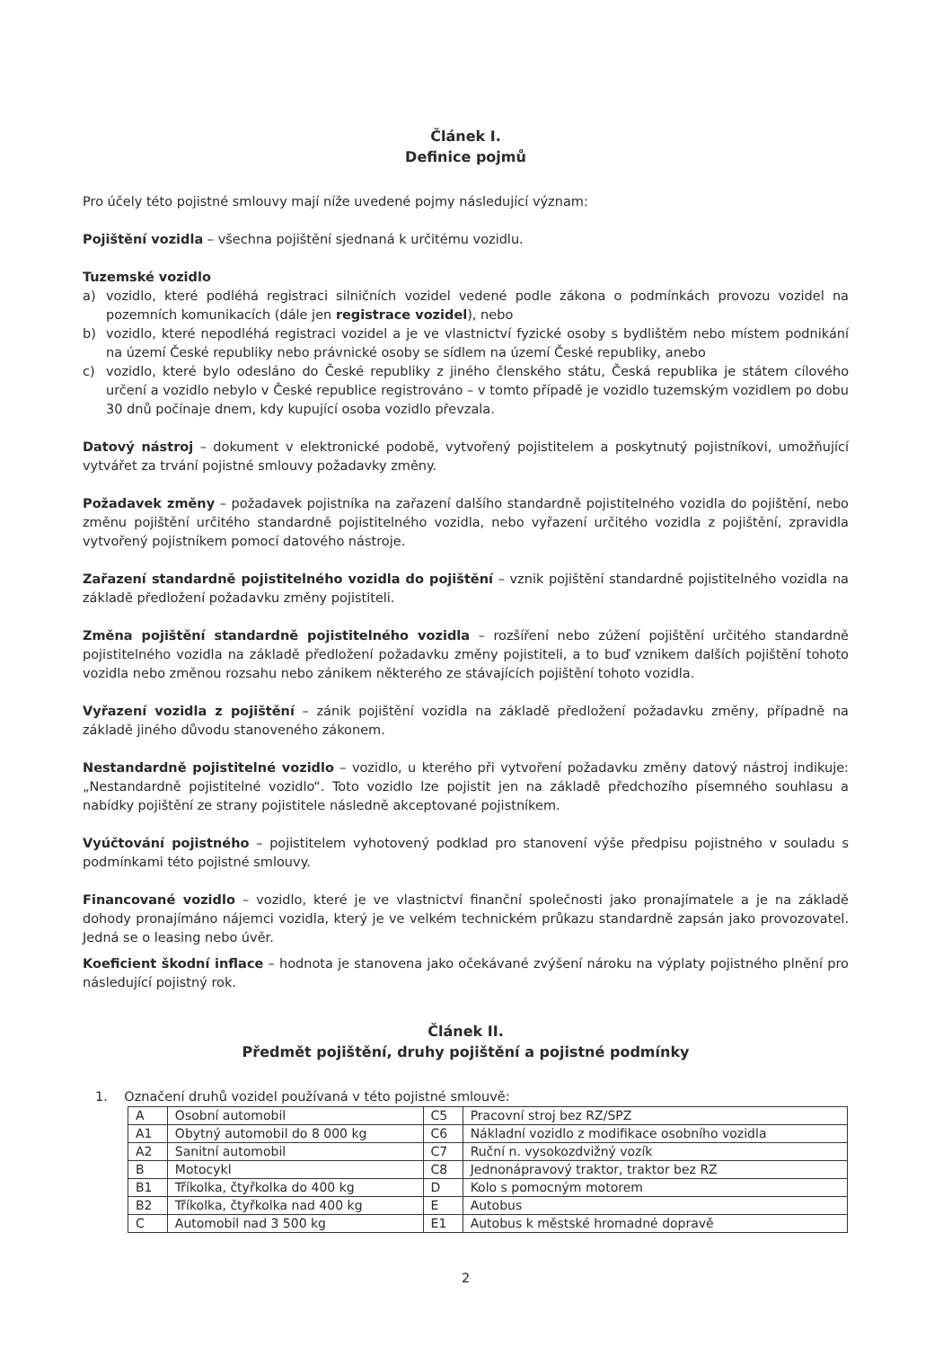Článek I.
Definice pojmů
Pro účely této pojistné smlouvy mají níže uvedené pojmy následující význam:
Pojištění vozidla – všechna pojištění sjednaná k určitému vozidlu.
Tuzemské vozidlo
a) vozidlo, které podléhá registraci silničních vozidel vedené podle zákona o podmínkách provozu vozidel na pozemních komunikacích (dále jen registrace vozidel), nebo
b) vozidlo, které nepodléhá registraci vozidel a je ve vlastnictví fyzické osoby s bydlištěm nebo místem podnikání na území České republiky nebo právnické osoby se sídlem na území České republiky, anebo
c) vozidlo, které bylo odesláno do České republiky z jiného členského státu, Česká republika je státem cílového určení a vozidlo nebylo v České republice registrováno – v tomto případě je vozidlo tuzemským vozidlem po dobu 30 dnů počínaje dnem, kdy kupující osoba vozidlo převzala.
Datový nástroj – dokument v elektronické podobě, vytvořený pojistitelem a poskytnutý pojistníkovi, umožňující vytvářet za trvání pojistné smlouvy požadavky změny.
Požadavek změny – požadavek pojistníka na zařazení dalšího standardně pojistitelného vozidla do pojištění, nebo změnu pojištění určitého standardně pojistitelného vozidla, nebo vyřazení určitého vozidla z pojištění, zpravidla vytvořený pojistníkem pomocí datového nástroje.
Zařazení standardně pojistitelného vozidla do pojištění – vznik pojištění standardně pojistitelného vozidla na základě předložení požadavku změny pojistiteli.
Změna pojištění standardně pojistitelného vozidla – rozšíření nebo zúžení pojištění určitého standardně pojistitelného vozidla na základě předložení požadavku změny pojistiteli, a to buď vznikem dalších pojištění tohoto vozidla nebo změnou rozsahu nebo zánikem některého ze stávajících pojištění tohoto vozidla.
Vyřazení vozidla z pojištění – zánik pojištění vozidla na základě předložení požadavku změny, případně na základě jiného důvodu stanoveného zákonem.
Nestandardně pojistitelné vozidlo – vozidlo, u kterého při vytvoření požadavku změny datový nástroj indikuje: „Nestandardně pojistitelné vozidlo“. Toto vozidlo lze pojistit jen na základě předchozího písemného souhlasu a nabídky pojištění ze strany pojistitele následně akceptované pojistníkem.
Vyúčtování pojistného – pojistitelem vyhotovený podklad pro stanovení výše předpisu pojistného v souladu s podmínkami této pojistné smlouvy.
Financované vozidlo – vozidlo, které je ve vlastnictví finanční společnosti jako pronajímatele a je na základě dohody pronajímáno nájemci vozidla, který je ve velkém technickém průkazu standardně zapsán jako provozovatel. Jedná se o leasing nebo úvěr.
Koeficient škodní inflace – hodnota je stanovena jako očekávané zvýšení nároku na výplaty pojistného plnění pro následující pojistný rok.
Článek II.
Předmět pojištění, druhy pojištění a pojistné podmínky
1. Označení druhů vozidel používaná v této pojistné smlouvě:
| A | Osobní automobil | C5 | Pracovní stroj bez RZ/SPZ |
| A1 | Obytný automobil do 8 000 kg | C6 | Nákladní vozidlo z modifikace osobního vozidla |
| A2 | Sanitní automobil | C7 | Ruční n. vysokozdvižný vozík |
| B | Motocykl | C8 | Jednonápravový traktor, traktor bez RZ |
| B1 | Tříkolka, čtyřkolka do 400 kg | D | Kolo s pomocným motorem |
| B2 | Tříkolka, čtyřkolka nad 400 kg | E | Autobus |
| C | Automobil nad 3 500 kg | E1 | Autobus k městské hromadné dopravě |
2